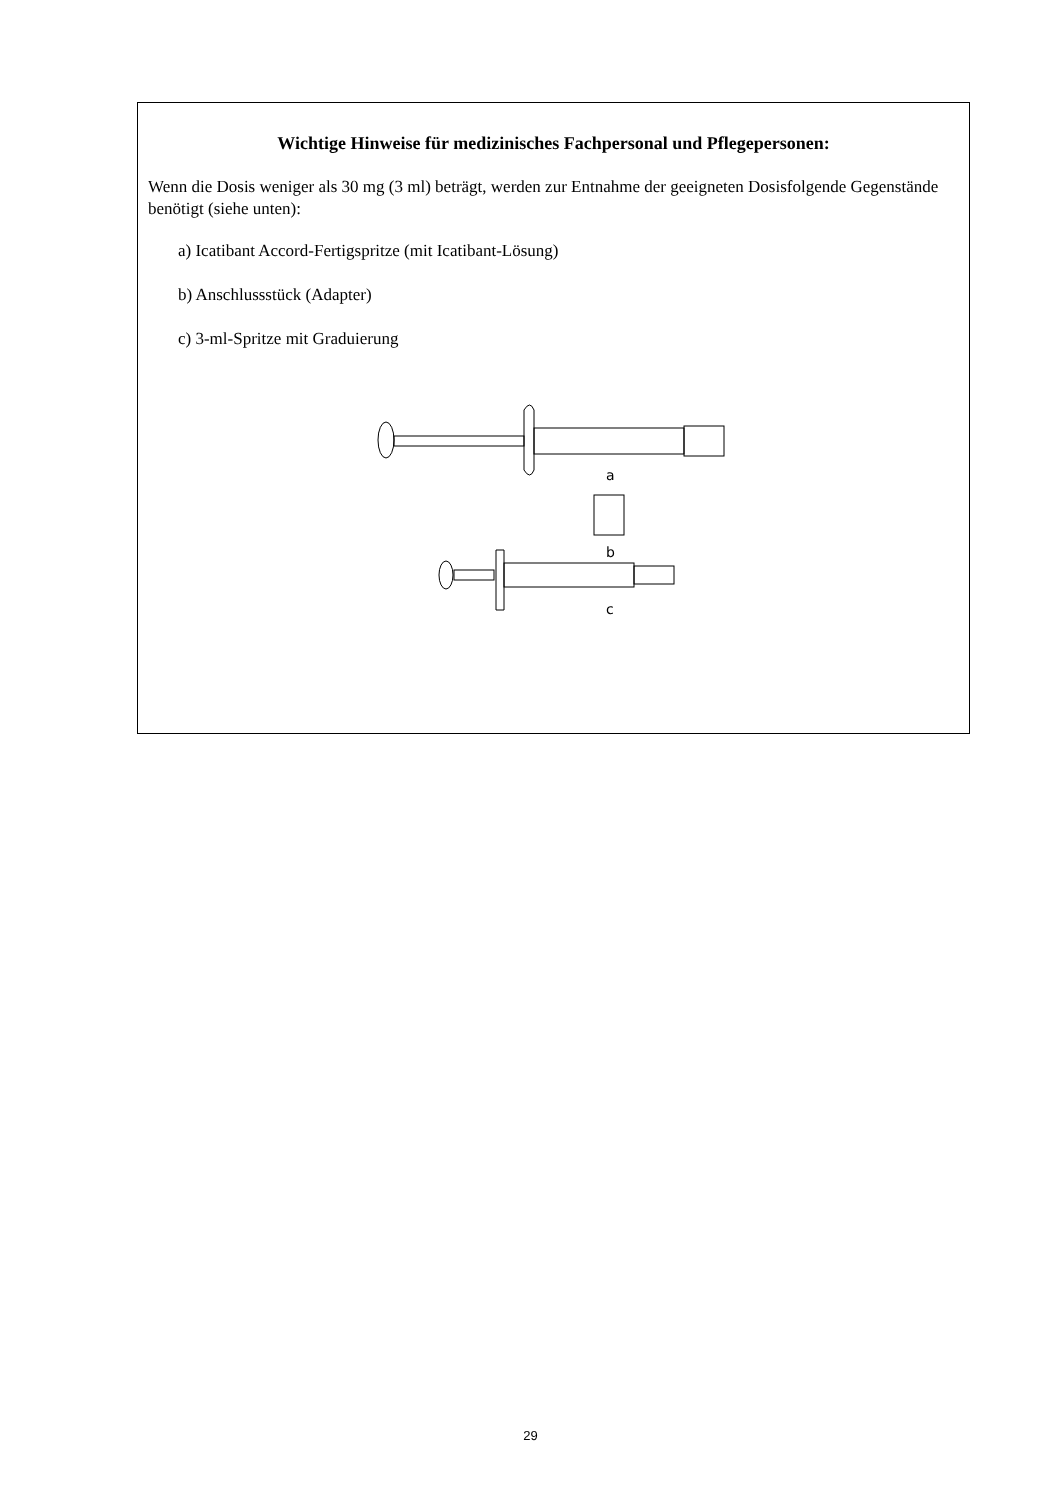Wichtige Hinweise für medizinisches Fachpersonal und Pflegepersonen:
Wenn die Dosis weniger als 30 mg (3 ml) beträgt, werden zur Entnahme der geeigneten Dosisfolgende Gegenstände benötigt (siehe unten):
a) Icatibant Accord-Fertigspritze (mit Icatibant-Lösung)
b) Anschlussstück (Adapter)
c) 3-ml-Spritze mit Graduierung
a
b
c
29